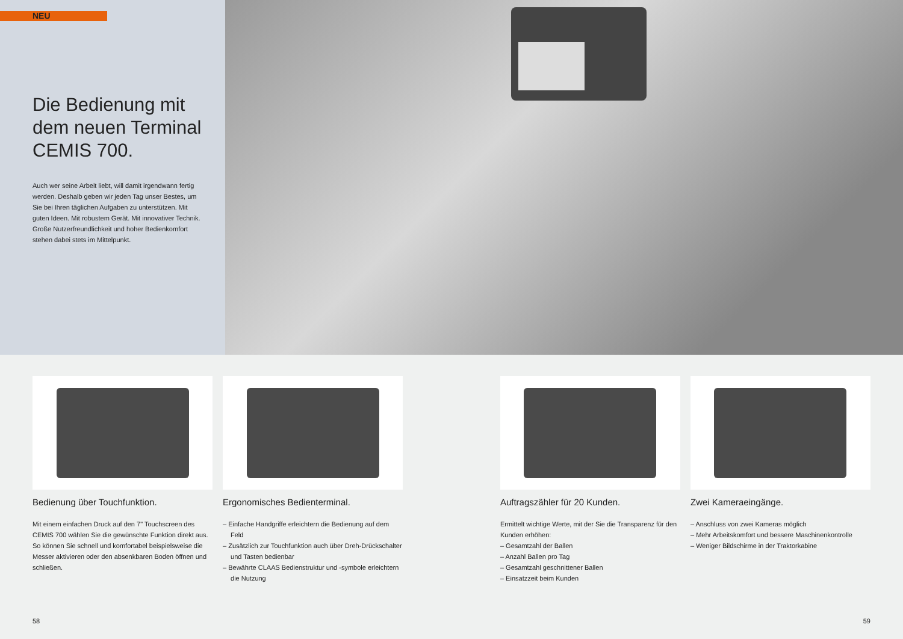NEU
Die Bedienung mit dem neuen Terminal CEMIS 700.
Auch wer seine Arbeit liebt, will damit irgendwann fertig werden. Deshalb geben wir jeden Tag unser Bestes, um Sie bei Ihren täglichen Aufgaben zu unterstützen. Mit guten Ideen. Mit robustem Gerät. Mit innovativer Technik. Große Nutzerfreundlichkeit und hoher Bedienkomfort stehen dabei stets im Mittelpunkt.
Bedienung über Touchfunktion.
Mit einem einfachen Druck auf den 7" Touchscreen des CEMIS 700 wählen Sie die gewünschte Funktion direkt aus. So können Sie schnell und komfortabel beispielsweise die Messer aktivieren oder den absenkbaren Boden öffnen und schließen.
Ergonomisches Bedienterminal.
– Einfache Handgriffe erleichtern die Bedienung auf dem Feld
– Zusätzlich zur Touchfunktion auch über Dreh-Drückschalter und Tasten bedienbar
– Bewährte CLAAS Bedienstruktur und -symbole erleichtern die Nutzung
Auftragszähler für 20 Kunden.
Ermittelt wichtige Werte, mit der Sie die Transparenz für den Kunden erhöhen:
– Gesamtzahl der Ballen
– Anzahl Ballen pro Tag
– Gesamtzahl geschnittener Ballen
– Einsatzzeit beim Kunden
Zwei Kameraeingänge.
– Anschluss von zwei Kameras möglich
– Mehr Arbeitskomfort und bessere Maschinenkontrolle
– Weniger Bildschirme in der Traktorkabine
58 59